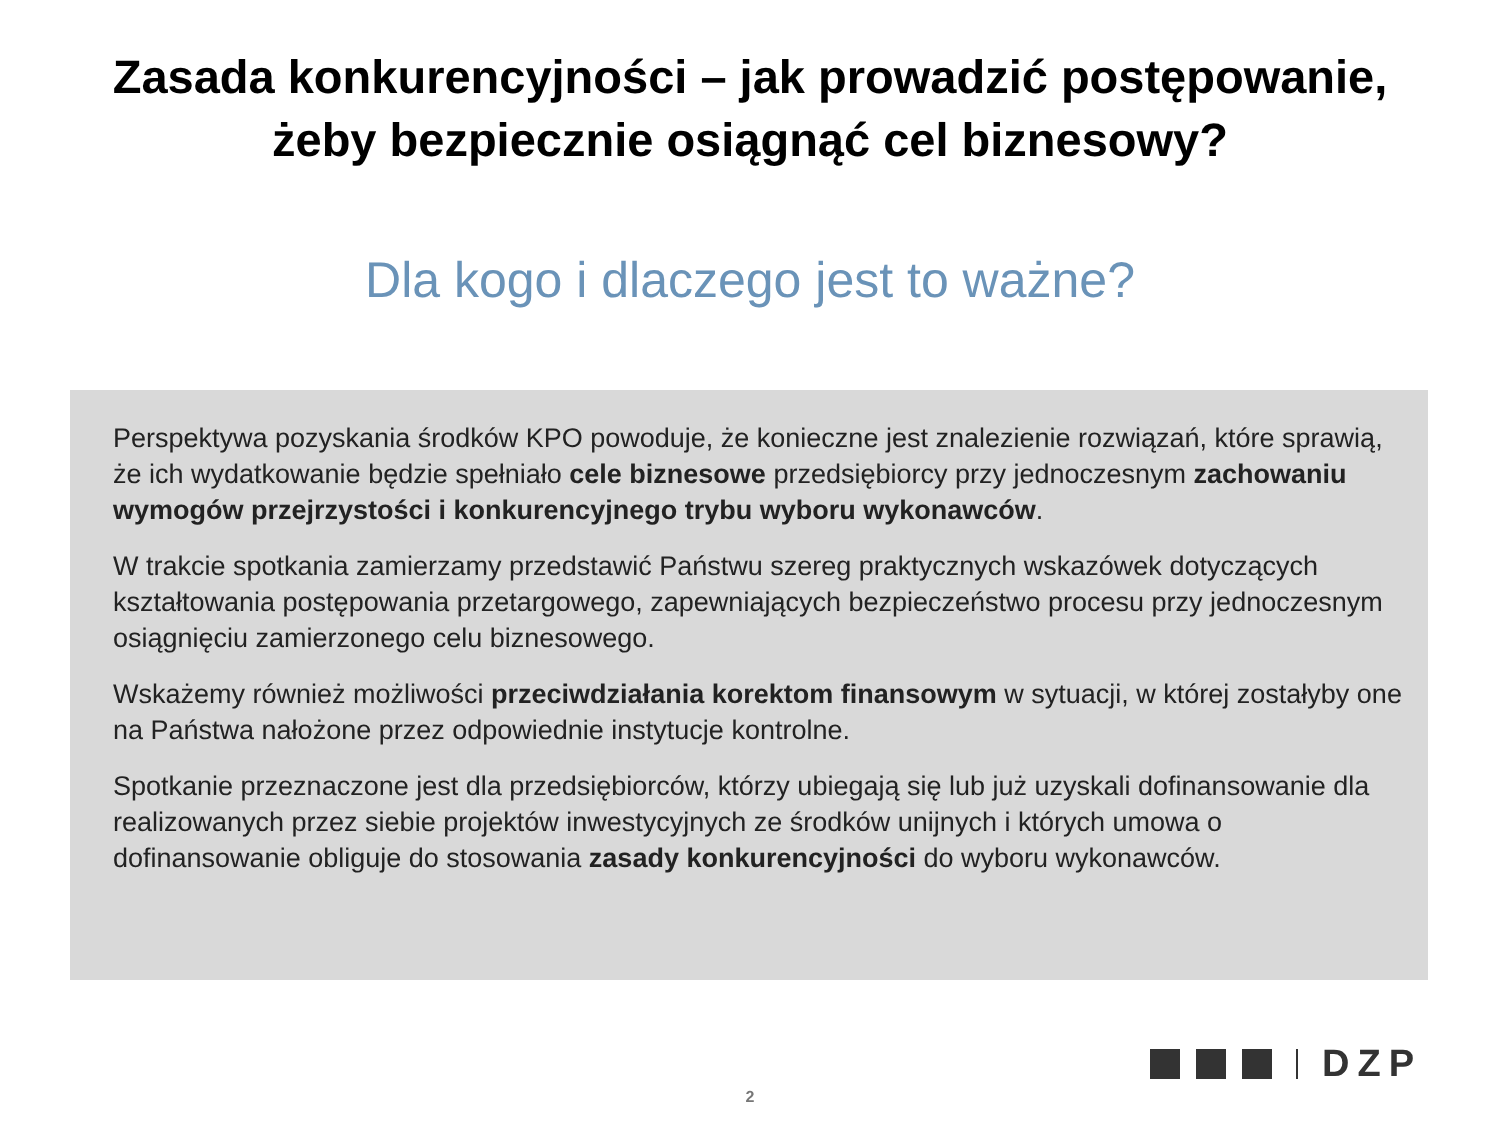Zasada konkurencyjności – jak prowadzić postępowanie,
żeby bezpiecznie osiągnąć cel biznesowy?
Dla kogo i dlaczego jest to ważne?
Perspektywa pozyskania środków KPO powoduje, że konieczne jest znalezienie rozwiązań, które sprawią, że ich wydatkowanie będzie spełniało cele biznesowe przedsiębiorcy przy jednoczesnym zachowaniu wymogów przejrzystości i konkurencyjnego trybu wyboru wykonawców.
W trakcie spotkania zamierzamy przedstawić Państwu szereg praktycznych wskazówek dotyczących kształtowania postępowania przetargowego, zapewniających bezpieczeństwo procesu przy jednoczesnym osiągnięciu zamierzonego celu biznesowego.
Wskażemy również możliwości przeciwdziałania korektom finansowym w sytuacji, w której zostałyby one na Państwa nałożone przez odpowiednie instytucje kontrolne.
Spotkanie przeznaczone jest dla przedsiębiorców, którzy ubiegają się lub już uzyskali dofinansowanie dla realizowanych przez siebie projektów inwestycyjnych ze środków unijnych i których umowa o dofinansowanie obliguje do stosowania zasady konkurencyjności do wyboru wykonawców.
DZP
2